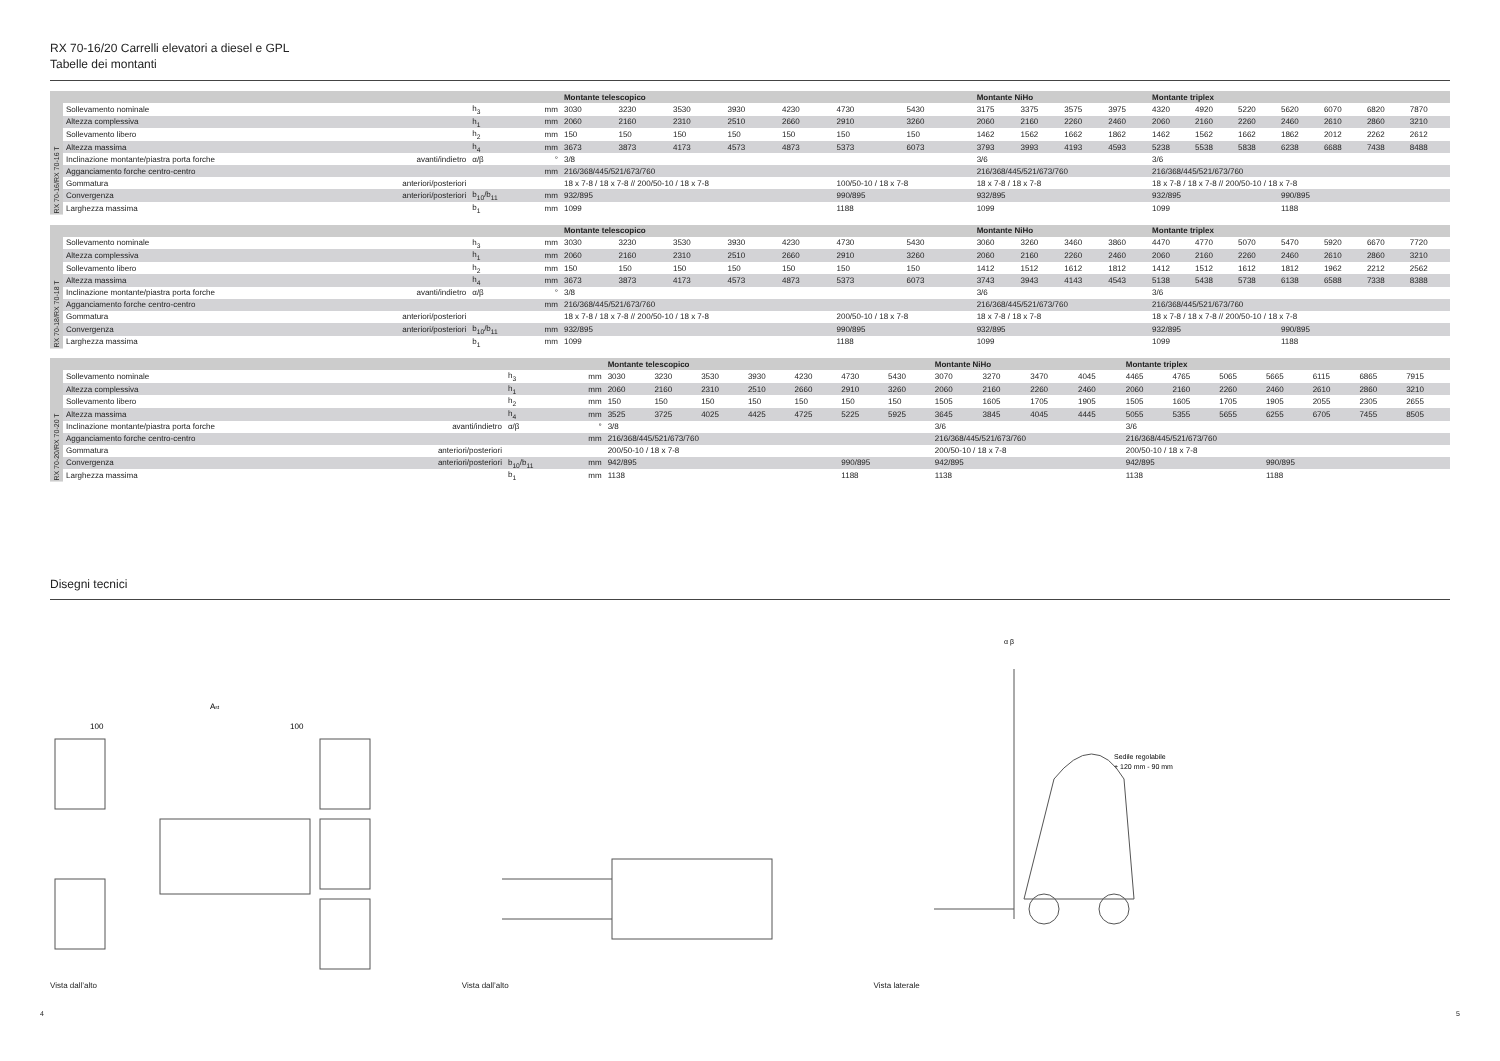RX 70-16/20 Carrelli elevatori a diesel e GPL
Tabelle dei montanti
| | | | | | Montante telescopico | | | | | | | Montante NiHo | | | | Montante triplex | | | | | | |
| --- | --- | --- | --- | --- | --- | --- | --- | --- | --- | --- | --- | --- | --- | --- | --- | --- | --- | --- | --- | --- | --- | --- |
| RX 70-16/RX 70-16 T | Sollevamento nominale | | h<sub>3</sub> | mm | 3030 | 3230 | 3530 | 3930 | 4230 | 4730 | 5430 | 3175 | 3375 | 3575 | 3975 | 4320 | 4920 | 5220 | 5620 | 6070 | 6820 | 7870 |
| | Altezza complessiva | | h<sub>1</sub> | mm | 2060 | 2160 | 2310 | 2510 | 2660 | 2910 | 3260 | 2060 | 2160 | 2260 | 2460 | 2060 | 2160 | 2260 | 2460 | 2610 | 2860 | 3210 |
| | Sollevamento libero | | h<sub>2</sub> | mm | 150 | 150 | 150 | 150 | 150 | 150 | 150 | 1462 | 1562 | 1662 | 1862 | 1462 | 1562 | 1662 | 1862 | 2012 | 2262 | 2612 |
| | Altezza massima | | h<sub>4</sub> | mm | 3673 | 3873 | 4173 | 4573 | 4873 | 5373 | 6073 | 3793 | 3993 | 4193 | 4593 | 5238 | 5538 | 5838 | 6238 | 6688 | 7438 | 8488 |
| | Inclinazione montante/piastra porta forche | avanti/indietro | α/β | ° | 3/8 | | | | | | | 3/6 | | | | 3/6 | | | | | | |
| | Agganciamento forche centro-centro | | | mm | 216/368/445/521/673/760 | | | | | | | 216/368/445/521/673/760 | | | | 216/368/445/521/673/760 | | | | | | |
| | Gommatura | anteriori/posteriori | | | 18 x 7-8 / 18 x 7-8 // 200/50-10 / 18 x 7-8 | | | | | 100/50-10 / 18 x 7-8 | | 18 x 7-8 / 18 x 7-8 | | | | 18 x 7-8 / 18 x 7-8 // 200/50-10 / 18 x 7-8 | | | | | | |
| | Convergenza | anteriori/posteriori | b<sub>10</sub>/b<sub>11</sub> | mm | 932/895 | | | | | 990/895 | | 932/895 | | | | 932/895 | | | 990/895 | | | |
| | Larghezza massima | | b<sub>1</sub> | mm | 1099 | | | | | 1188 | | 1099 | | | | 1099 | | | 1188 | | | |
| | | | | | Montante telescopico | | | | | | | Montante NiHo | | | | Montante triplex | | | | | | |
| --- | --- | --- | --- | --- | --- | --- | --- | --- | --- | --- | --- | --- | --- | --- | --- | --- | --- | --- | --- | --- | --- | --- |
| RX 70-18/RX 70-18 T | Sollevamento nominale | | h<sub>3</sub> | mm | 3030 | 3230 | 3530 | 3930 | 4230 | 4730 | 5430 | 3060 | 3260 | 3460 | 3860 | 4470 | 4770 | 5070 | 5470 | 5920 | 6670 | 7720 |
| | Altezza complessiva | | h<sub>1</sub> | mm | 2060 | 2160 | 2310 | 2510 | 2660 | 2910 | 3260 | 2060 | 2160 | 2260 | 2460 | 2060 | 2160 | 2260 | 2460 | 2610 | 2860 | 3210 |
| | Sollevamento libero | | h<sub>2</sub> | mm | 150 | 150 | 150 | 150 | 150 | 150 | 150 | 1412 | 1512 | 1612 | 1812 | 1412 | 1512 | 1612 | 1812 | 1962 | 2212 | 2562 |
| | Altezza massima | | h<sub>4</sub> | mm | 3673 | 3873 | 4173 | 4573 | 4873 | 5373 | 6073 | 3743 | 3943 | 4143 | 4543 | 5138 | 5438 | 5738 | 6138 | 6588 | 7338 | 8388 |
| | Inclinazione montante/piastra porta forche | avanti/indietro | α/β | ° | 3/8 | | | | | | | 3/6 | | | | 3/6 | | | | | | |
| | Agganciamento forche centro-centro | | | mm | 216/368/445/521/673/760 | | | | | | | 216/368/445/521/673/760 | | | | 216/368/445/521/673/760 | | | | | | |
| | Gommatura | anteriori/posteriori | | | 18 x 7-8 / 18 x 7-8 // 200/50-10 / 18 x 7-8 | | | | | 200/50-10 / 18 x 7-8 | | 18 x 7-8 / 18 x 7-8 | | | | 18 x 7-8 / 18 x 7-8 // 200/50-10 / 18 x 7-8 | | | | | | |
| | Convergenza | anteriori/posteriori | b<sub>10</sub>/b<sub>11</sub> | mm | 932/895 | | | | | 990/895 | | 932/895 | | | | 932/895 | | | 990/895 | | | |
| | Larghezza massima | | b<sub>1</sub> | mm | 1099 | | | | | 1188 | | 1099 | | | | 1099 | | | 1188 | | | |
| | | | | | Montante telescopico | | | | | | | Montante NiHo | | | | Montante triplex | | | | | | |
| --- | --- | --- | --- | --- | --- | --- | --- | --- | --- | --- | --- | --- | --- | --- | --- | --- | --- | --- | --- | --- | --- | --- |
| RX 70-20/RX 70-20 T | Sollevamento nominale | | h<sub>3</sub> | mm | 3030 | 3230 | 3530 | 3930 | 4230 | 4730 | 5430 | 3070 | 3270 | 3470 | 4045 | 4465 | 4765 | 5065 | 5665 | 6115 | 6865 | 7915 |
| | Altezza complessiva | | h<sub>1</sub> | mm | 2060 | 2160 | 2310 | 2510 | 2660 | 2910 | 3260 | 2060 | 2160 | 2260 | 2460 | 2060 | 2160 | 2260 | 2460 | 2610 | 2860 | 3210 |
| | Sollevamento libero | | h<sub>2</sub> | mm | 150 | 150 | 150 | 150 | 150 | 150 | 150 | 1505 | 1605 | 1705 | 1905 | 1505 | 1605 | 1705 | 1905 | 2055 | 2305 | 2655 |
| | Altezza massima | | h<sub>4</sub> | mm | 3525 | 3725 | 4025 | 4425 | 4725 | 5225 | 5925 | 3645 | 3845 | 4045 | 4445 | 5055 | 5355 | 5655 | 6255 | 6705 | 7455 | 8505 |
| | Inclinazione montante/piastra porta forche | avanti/indietro | α/β | ° | 3/8 | | | | | | | 3/6 | | | | 3/6 | | | | | | |
| | Agganciamento forche centro-centro | | | mm | 216/368/445/521/673/760 | | | | | | | 216/368/445/521/673/760 | | | | 216/368/445/521/673/760 | | | | | | |
| | Gommatura | anteriori/posteriori | | | 200/50-10 / 18 x 7-8 | | | | | | | 200/50-10 / 18 x 7-8 | | | | 200/50-10 / 18 x 7-8 | | | | | | |
| | Convergenza | anteriori/posteriori | b<sub>10</sub>/b<sub>11</sub> | mm | 942/895 | | | | | 990/895 | | 942/895 | | | | 942/895 | | | 990/895 | | | |
| | Larghezza massima | | b<sub>1</sub> | mm | 1138 | | | | | 1188 | | 1138 | | | | 1138 | | | 1188 | | | |
Disegni tecnici
100
100
Ast
Vista dall’alto
Vista dall’alto
Sedile regolabile
+ 120 mm - 90 mm
α β
Vista laterale
4 5